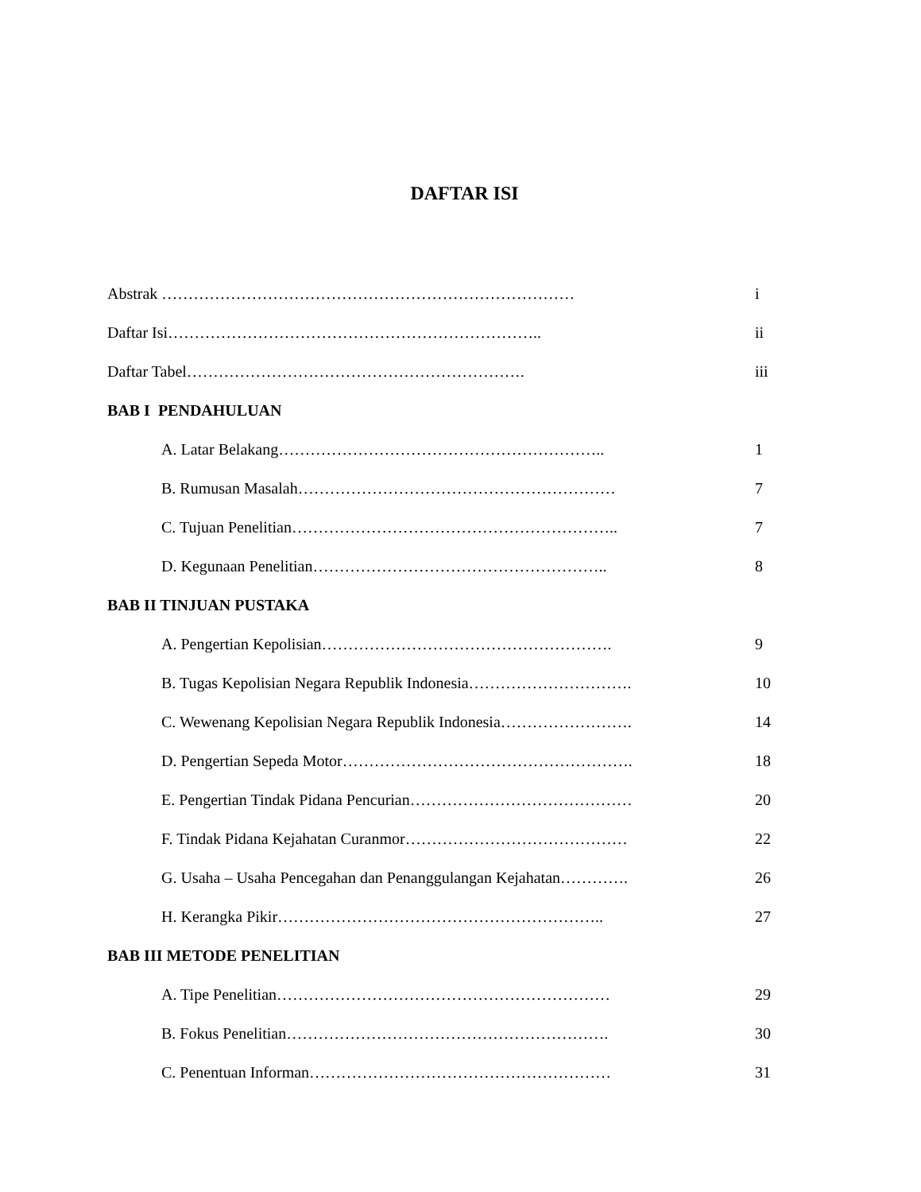DAFTAR ISI
Abstrak …………………………………………………………………… i
Daftar Isi…………………………………………………………….. ii
Daftar Tabel………………………………………………………. iii
BAB I PENDAHULUAN
A. Latar Belakang…………………………………………………….. 1
B. Rumusan Masalah…………………………………………………… 7
C. Tujuan Penelitian…………………………………………………….. 7
D. Kegunaan Penelitian……………………………………………….. 8
BAB II TINJUAN PUSTAKA
A. Pengertian Kepolisian………………………………………………. 9
B. Tugas Kepolisian Negara Republik Indonesia…………………………. 10
C. Wewenang Kepolisian Negara Republik Indonesia……………………. 14
D. Pengertian Sepeda Motor………………………………………………. 18
E. Pengertian Tindak Pidana Pencurian…………………………………… 20
F. Tindak Pidana Kejahatan Curanmor…………………………………… 22
G. Usaha – Usaha Pencegahan dan Penanggulangan Kejahatan…………. 26
H. Kerangka Pikir…………………………………………………….. 27
BAB III METODE PENELITIAN
A. Tipe Penelitian……………………………………………………… 29
B. Fokus Penelitian……………………………………………………. 30
C. Penentuan Informan………………………………………………… 31